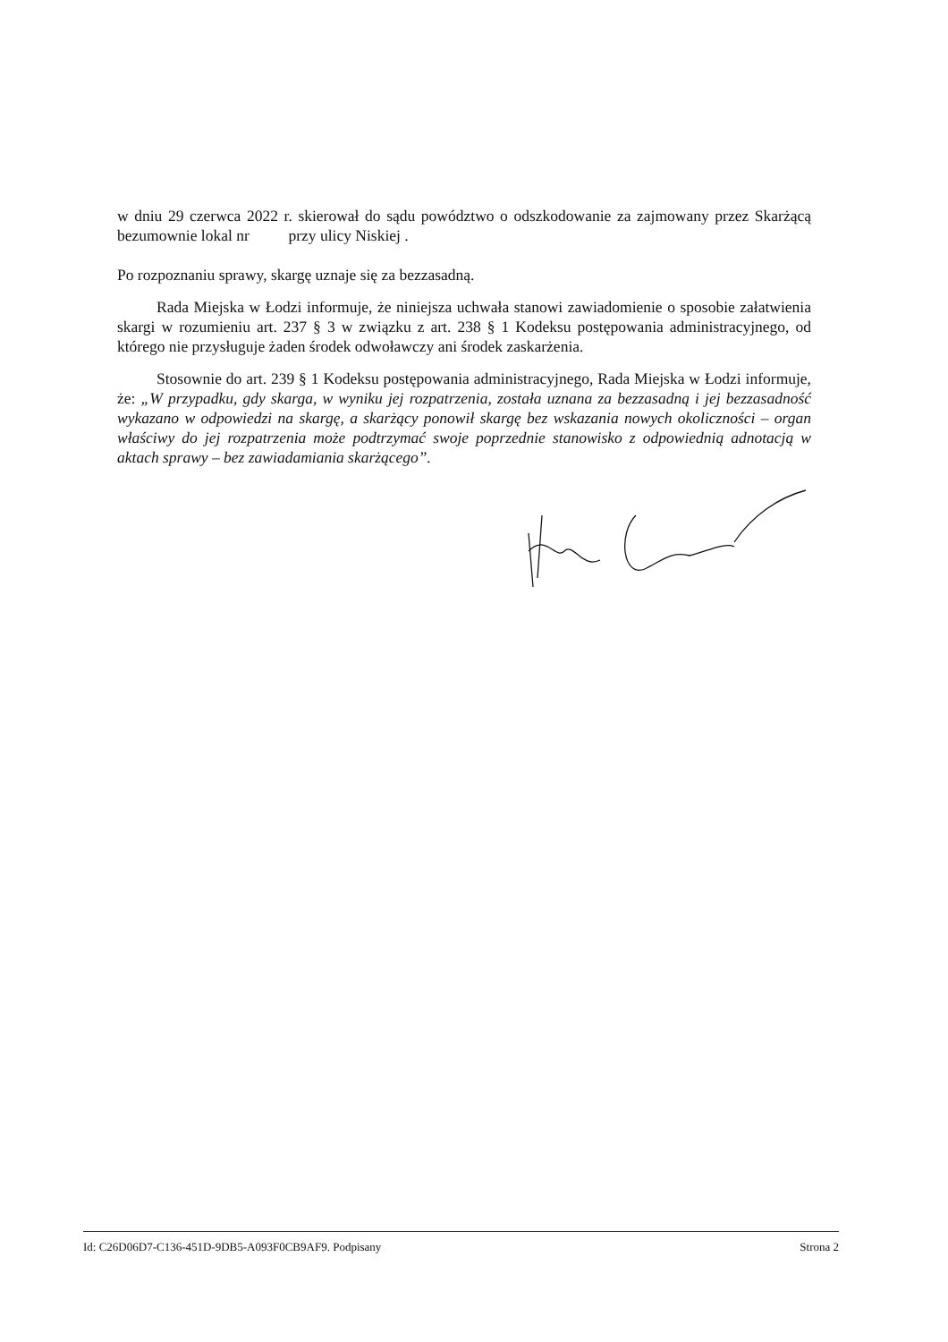w dniu 29 czerwca 2022 r. skierował do sądu powództwo o odszkodowanie za zajmowany przez Skarżącą bezumownie lokal nr przy ulicy Niskiej .
Po rozpoznaniu sprawy, skargę uznaje się za bezzasadną.
Rada Miejska w Łodzi informuje, że niniejsza uchwała stanowi zawiadomienie o sposobie załatwienia skargi w rozumieniu art. 237 § 3 w związku z art. 238 § 1 Kodeksu postępowania administracyjnego, od którego nie przysługuje żaden środek odwoławczy ani środek zaskarżenia.
Stosownie do art. 239 § 1 Kodeksu postępowania administracyjnego, Rada Miejska w Łodzi informuje, że: „W przypadku, gdy skarga, w wyniku jej rozpatrzenia, została uznana za bezzasadną i jej bezzasadność wykazano w odpowiedzi na skargę, a skarżący ponowił skargę bez wskazania nowych okoliczności – organ właściwy do jej rozpatrzenia może podtrzymać swoje poprzednie stanowisko z odpowiednią adnotacją w aktach sprawy – bez zawiadamiania skarżącego”.
Id: C26D06D7-C136-451D-9DB5-A093F0CB9AF9. Podpisany Strona 2